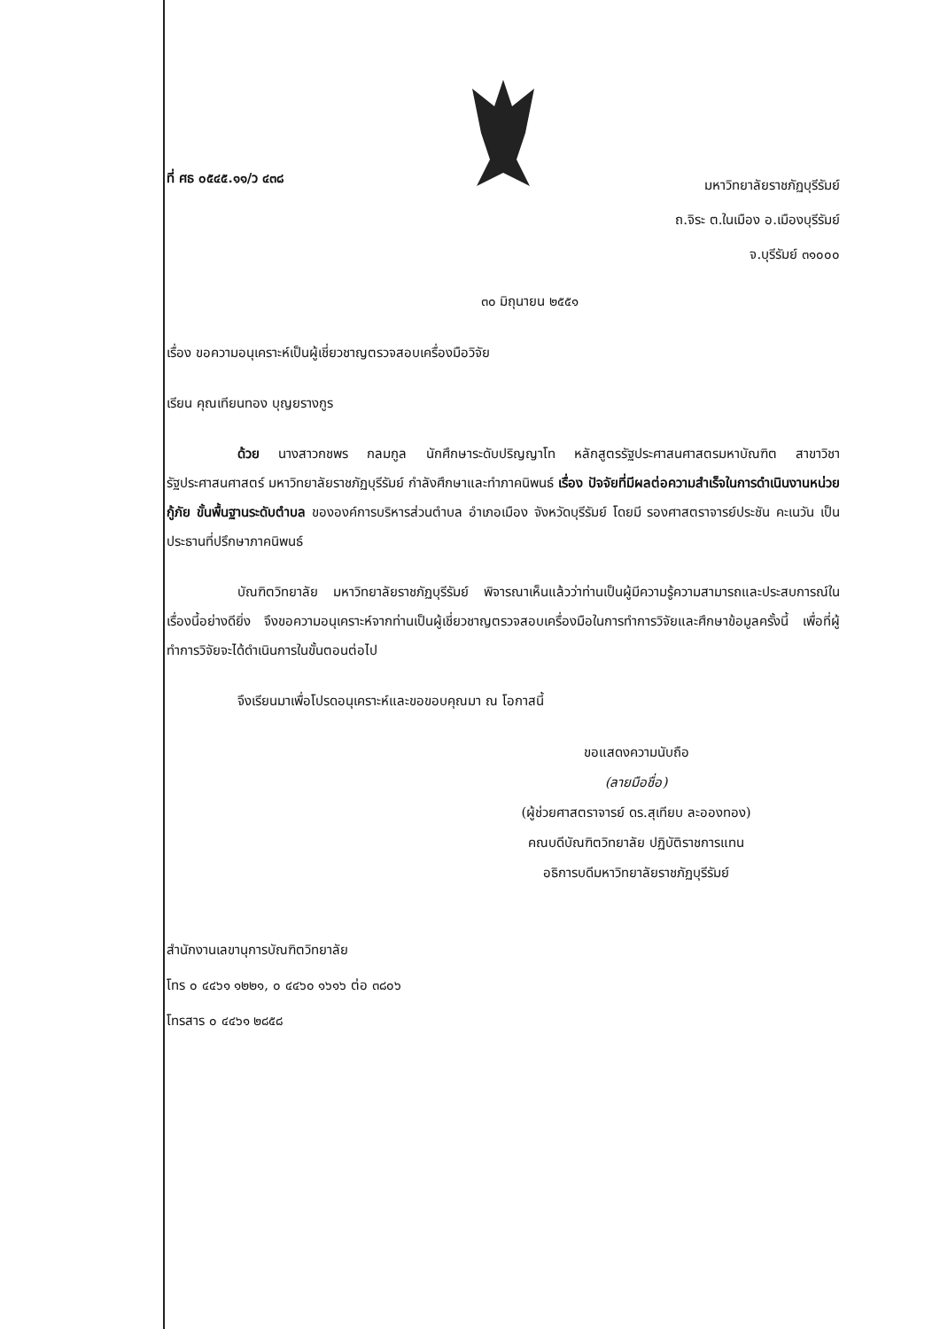ที่ ศธ ๐๕๔๕.๑๑/ว ๔๓๘
มหาวิทยาลัยราชภัฏบุรีรัมย์
ถ.จิระ ต.ในเมือง อ.เมืองบุรีรัมย์
จ.บุรีรัมย์ ๓๑๐๐๐
๓๐ มิถุนายน ๒๕๕๑
เรื่อง ขอความอนุเคราะห์เป็นผู้เชี่ยวชาญตรวจสอบเครื่องมือวิจัย
เรียน คุณเทียนทอง บุญยรางกูร
ด้วย นางสาวกชพร กลมกูล นักศึกษาระดับปริญญาโท หลักสูตรรัฐประศาสนศาสตรมหาบัณฑิต สาขาวิชารัฐประศาสนศาสตร์ มหาวิทยาลัยราชภัฏบุรีรัมย์ กำลังศึกษาและทำภาคนิพนธ์ เรื่อง ปัจจัยที่มีผลต่อความสำเร็จในการดำเนินงานหน่วยกู้ภัย ขั้นพื้นฐานระดับตำบล ขององค์การบริหารส่วนตำบล อำเภอเมือง จังหวัดบุรีรัมย์ โดยมี รองศาสตราจารย์ประชัน คะเนวัน เป็นประธานที่ปรึกษาภาคนิพนธ์
บัณฑิตวิทยาลัย มหาวิทยาลัยราชภัฏบุรีรัมย์ พิจารณาเห็นแล้วว่าท่านเป็นผู้มีความรู้ความสามารถและประสบการณ์ในเรื่องนี้อย่างดียิ่ง จึงขอความอนุเคราะห์จากท่านเป็นผู้เชี่ยวชาญตรวจสอบเครื่องมือในการทำการวิจัยและศึกษาข้อมูลครั้งนี้ เพื่อที่ผู้ทำการวิจัยจะได้ดำเนินการในขั้นตอนต่อไป
จึงเรียนมาเพื่อโปรดอนุเคราะห์และขอขอบคุณมา ณ โอกาสนี้
ขอแสดงความนับถือ
(ลายมือชื่อ)
(ผู้ช่วยศาสตราจารย์ ดร.สุเทียบ ละอองทอง)
คณบดีบัณฑิตวิทยาลัย ปฏิบัติราชการแทน
อธิการบดีมหาวิทยาลัยราชภัฏบุรีรัมย์
สำนักงานเลขานุการบัณฑิตวิทยาลัย
โทร ๐ ๔๔๖๑ ๑๒๒๑, ๐ ๔๔๖๐ ๑๖๑๖ ต่อ ๓๘๐๖
โทรสาร ๐ ๔๔๖๑ ๒๘๕๘